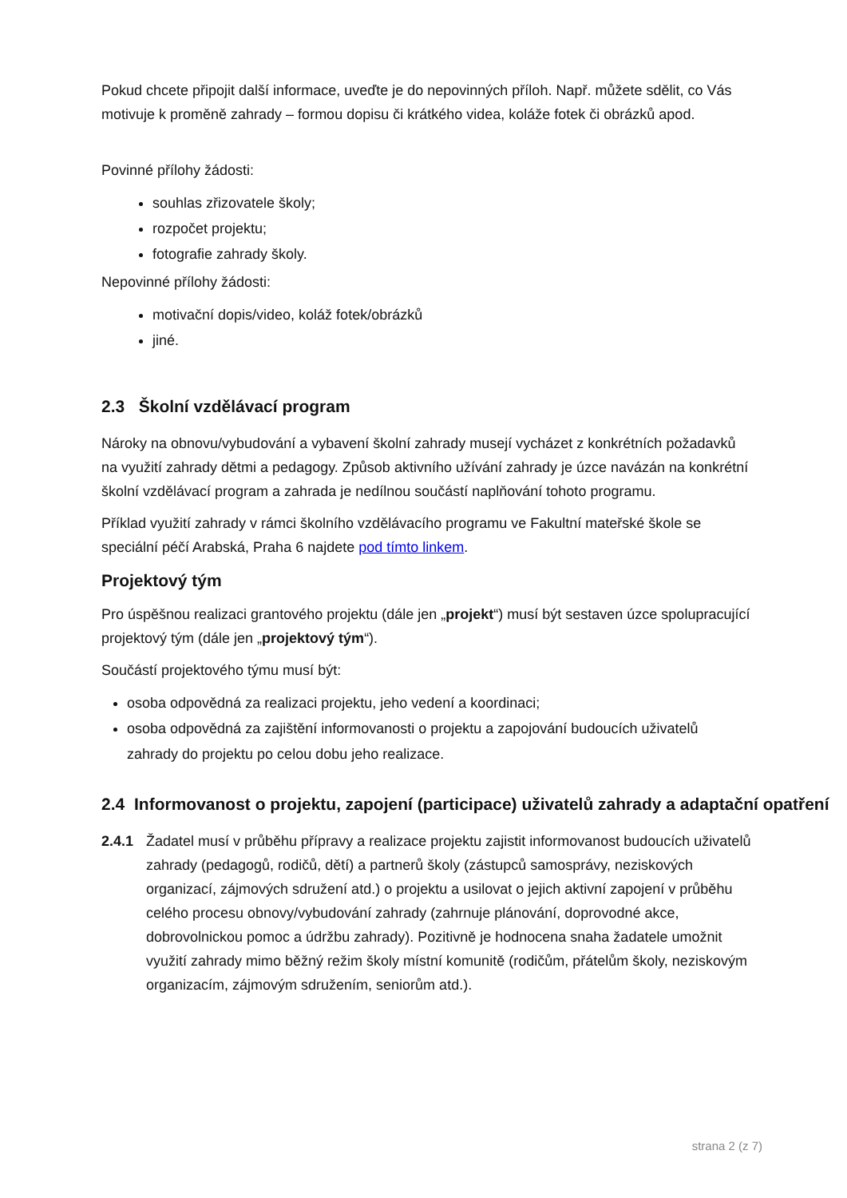Pokud chcete připojit další informace, uveďte je do nepovinných příloh. Např. můžete sdělit, co Vás motivuje k proměně zahrady – formou dopisu či krátkého videa, koláže fotek či obrázků apod.
Povinné přílohy žádosti:
souhlas zřizovatele školy;
rozpočet projektu;
fotografie zahrady školy.
Nepovinné přílohy žádosti:
motivační dopis/video, koláž fotek/obrázků
jiné.
2.3 Školní vzdělávací program
Nároky na obnovu/vybudování a vybavení školní zahrady musejí vycházet z konkrétních požadavků na využití zahrady dětmi a pedagogy. Způsob aktivního užívání zahrady je úzce navázán na konkrétní školní vzdělávací program a zahrada je nedílnou součástí naplňování tohoto programu.
Příklad využití zahrady v rámci školního vzdělávacího programu ve Fakultní mateřské škole se speciální péčí Arabská, Praha 6 najdete pod tímto linkem.
Projektový tým
Pro úspěšnou realizaci grantového projektu (dále jen „projekt“) musí být sestaven úzce spolupracující projektový tým (dále jen „projektový tým“).
Součástí projektového týmu musí být:
osoba odpovědná za realizaci projektu, jeho vedení a koordinaci;
osoba odpovědná za zajištění informovanosti o projektu a zapojování budoucích uživatelů zahrady do projektu po celou dobu jeho realizace.
2.4 Informovanost o projektu, zapojení (participace) uživatelů zahrady a adaptační opatření
2.4.1 Žadatel musí v průběhu přípravy a realizace projektu zajistit informovanost budoucích uživatelů zahrady (pedagogů, rodičů, dětí) a partnerů školy (zástupců samosprávy, neziskových organizací, zájmových sdružení atd.) o projektu a usilovat o jejich aktivní zapojení v průběhu celého procesu obnovy/vybudování zahrady (zahrnuje plánování, doprovodné akce, dobrovolnickou pomoc a údržbu zahrady). Pozitivně je hodnocena snaha žadatele umožnit využití zahrady mimo běžný režim školy místní komunitě (rodičům, přátelům školy, neziskovým organizacím, zájmovým sdružením, seniorům atd.).
strana 2 (z 7)